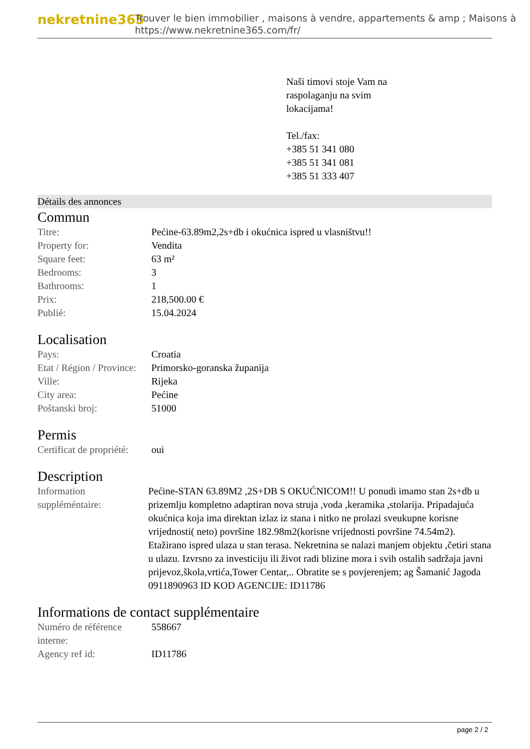nekretnine365
Trouver le bien immobilier , maisons à vendre, appartements & amp ; Maisons à
https://www.nekretnine365.com/fr/
Naši timovi stoje Vam na
raspolaganju na svim
lokacijama!
Tel./fax:
+385 51 341 080
+385 51 341 081
+385 51 333 407
Détails des annonces
Commun
| Titre: | Pećine-63.89m2,2s+db i okućnica ispred u vlasništvu!! |
| Property for: | Vendita |
| Square feet: | 63 m² |
| Bedrooms: | 3 |
| Bathrooms: | 1 |
| Prix: | 218,500.00 € |
| Publié: | 15.04.2024 |
Localisation
| Pays: | Croatia |
| Etat / Région / Province: | Primorsko-goranska županija |
| Ville: | Rijeka |
| City area: | Pećine |
| Poštanski broj: | 51000 |
Permis
| Certificat de propriété: | oui |
Description
| Information suppléméntaire: | Pećine-STAN 63.89M2 ,2S+DB S OKUĆNICOM!! U ponudi imamo stan 2s+db u prizemlju kompletno adaptiran nova struja ,voda ,keramika ,stolarija. Pripadajuća okućnica koja ima direktan izlaz iz stana i nitko ne prolazi sveukupne korisne vrijednosti( neto) površine 182.98m2(korisne vrijednosti površine 74.54m2). Etažirano ispred ulaza u stan terasa. Nekretnina se nalazi manjem objektu ,četiri stana u ulazu. Izvrsno za investiciju ili život radi blizine mora i svih ostalih sadržaja javni prijevoz,škola,vrtića,Tower Centar,.. Obratite se s povjerenjem; ag Šamanić Jagoda 0911890963 ID KOD AGENCIJE: ID11786 |
Informations de contact supplémentaire
| Numéro de référence interne: | 558667 |
| Agency ref id: | ID11786 |
page 2 / 2